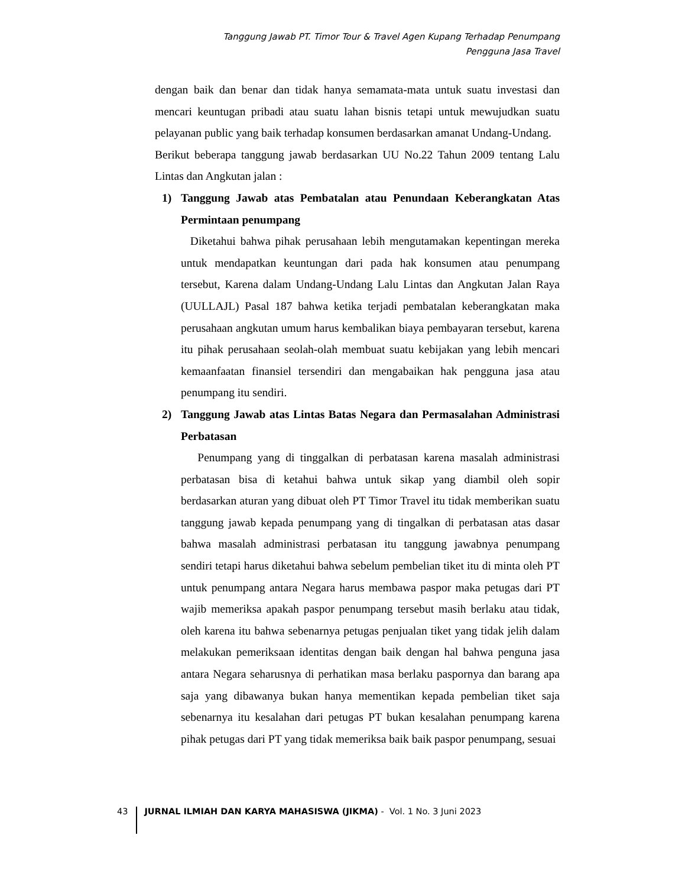Tanggung Jawab PT. Timor Tour & Travel Agen Kupang Terhadap Penumpang
Pengguna Jasa Travel
dengan baik dan benar dan tidak hanya semamata-mata untuk suatu investasi dan mencari keuntugan pribadi atau suatu lahan bisnis tetapi untuk mewujudkan suatu pelayanan public yang baik terhadap konsumen berdasarkan amanat Undang-Undang.
Berikut beberapa tanggung jawab berdasarkan UU No.22 Tahun 2009 tentang Lalu Lintas dan Angkutan jalan :
1) Tanggung Jawab atas Pembatalan atau Penundaan Keberangkatan Atas Permintaan penumpang
Diketahui bahwa pihak perusahaan lebih mengutamakan kepentingan mereka untuk mendapatkan keuntungan dari pada hak konsumen atau penumpang tersebut, Karena dalam Undang-Undang Lalu Lintas dan Angkutan Jalan Raya (UULLAJL) Pasal 187 bahwa ketika terjadi pembatalan keberangkatan maka perusahaan angkutan umum harus kembalikan biaya pembayaran tersebut, karena itu pihak perusahaan seolah-olah membuat suatu kebijakan yang lebih mencari kemaanfaatan finansiel tersendiri dan mengabaikan hak pengguna jasa atau penumpang itu sendiri.
2) Tanggung Jawab atas Lintas Batas Negara dan Permasalahan Administrasi Perbatasan
Penumpang yang di tinggalkan di perbatasan karena masalah administrasi perbatasan bisa di ketahui bahwa untuk sikap yang diambil oleh sopir berdasarkan aturan yang dibuat oleh PT Timor Travel itu tidak memberikan suatu tanggung jawab kepada penumpang yang di tingalkan di perbatasan atas dasar bahwa masalah administrasi perbatasan itu tanggung jawabnya penumpang sendiri tetapi harus diketahui bahwa sebelum pembelian tiket itu di minta oleh PT untuk penumpang antara Negara harus membawa paspor maka petugas dari PT wajib memeriksa apakah paspor penumpang tersebut masih berlaku atau tidak, oleh karena itu bahwa sebenarnya petugas penjualan tiket yang tidak jelih dalam melakukan pemeriksaan identitas dengan baik dengan hal bahwa penguna jasa antara Negara seharusnya di perhatikan masa berlaku paspornya dan barang apa saja yang dibawanya bukan hanya mementikan kepada pembelian tiket saja sebenarnya itu kesalahan dari petugas PT bukan kesalahan penumpang karena pihak petugas dari PT yang tidak memeriksa baik baik paspor penumpang, sesuai
43 JURNAL ILMIAH DAN KARYA MAHASISWA (JIKMA) - Vol. 1 No. 3 Juni 2023